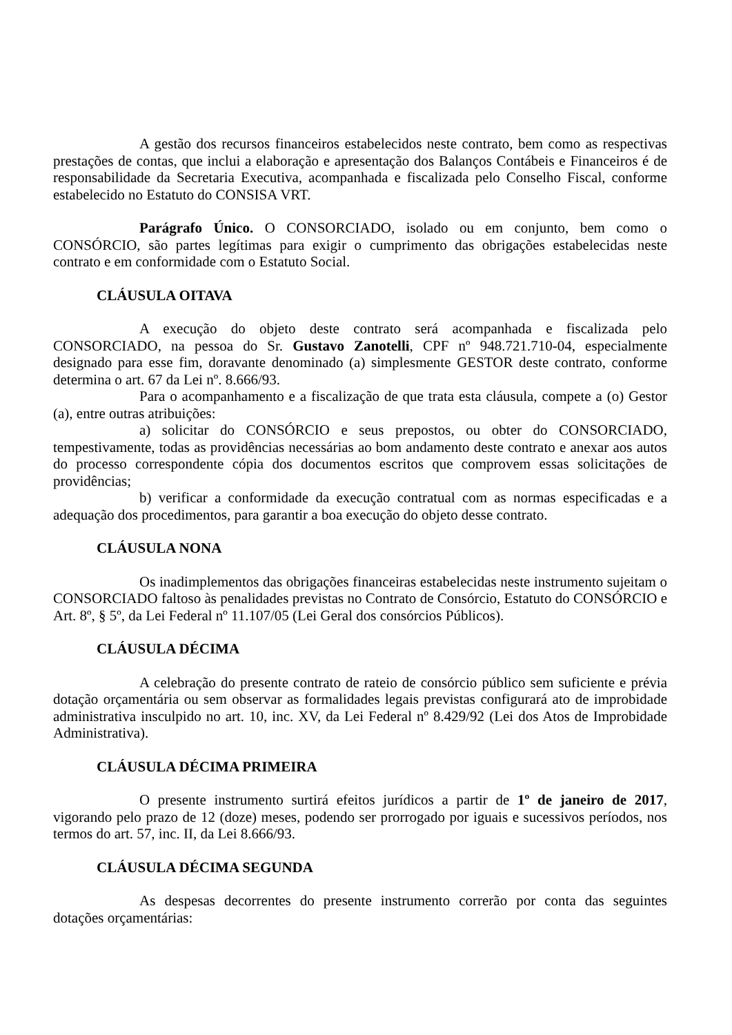A gestão dos recursos financeiros estabelecidos neste contrato, bem como as respectivas prestações de contas, que inclui a elaboração e apresentação dos Balanços Contábeis e Financeiros é de responsabilidade da Secretaria Executiva, acompanhada e fiscalizada pelo Conselho Fiscal, conforme estabelecido no Estatuto do CONSISA VRT.
Parágrafo Único. O CONSORCIADO, isolado ou em conjunto, bem como o CONSÓRCIO, são partes legítimas para exigir o cumprimento das obrigações estabelecidas neste contrato e em conformidade com o Estatuto Social.
CLÁUSULA OITAVA
A execução do objeto deste contrato será acompanhada e fiscalizada pelo CONSORCIADO, na pessoa do Sr. Gustavo Zanotelli, CPF nº 948.721.710-04, especialmente designado para esse fim, doravante denominado (a) simplesmente GESTOR deste contrato, conforme determina o art. 67 da Lei nº. 8.666/93.
Para o acompanhamento e a fiscalização de que trata esta cláusula, compete a (o) Gestor (a), entre outras atribuições:
a) solicitar do CONSÓRCIO e seus prepostos, ou obter do CONSORCIADO, tempestivamente, todas as providências necessárias ao bom andamento deste contrato e anexar aos autos do processo correspondente cópia dos documentos escritos que comprovem essas solicitações de providências;
b) verificar a conformidade da execução contratual com as normas especificadas e a adequação dos procedimentos, para garantir a boa execução do objeto desse contrato.
CLÁUSULA NONA
Os inadimplementos das obrigações financeiras estabelecidas neste instrumento sujeitam o CONSORCIADO faltoso às penalidades previstas no Contrato de Consórcio, Estatuto do CONSÓRCIO e Art. 8º, § 5º, da Lei Federal nº 11.107/05 (Lei Geral dos consórcios Públicos).
CLÁUSULA DÉCIMA
A celebração do presente contrato de rateio de consórcio público sem suficiente e prévia dotação orçamentária ou sem observar as formalidades legais previstas configurará ato de improbidade administrativa insculpido no art. 10, inc. XV, da Lei Federal nº 8.429/92 (Lei dos Atos de Improbidade Administrativa).
CLÁUSULA DÉCIMA PRIMEIRA
O presente instrumento surtirá efeitos jurídicos a partir de 1º de janeiro de 2017, vigorando pelo prazo de 12 (doze) meses, podendo ser prorrogado por iguais e sucessivos períodos, nos termos do art. 57, inc. II, da Lei 8.666/93.
CLÁUSULA DÉCIMA SEGUNDA
As despesas decorrentes do presente instrumento correrão por conta das seguintes dotações orçamentárias: